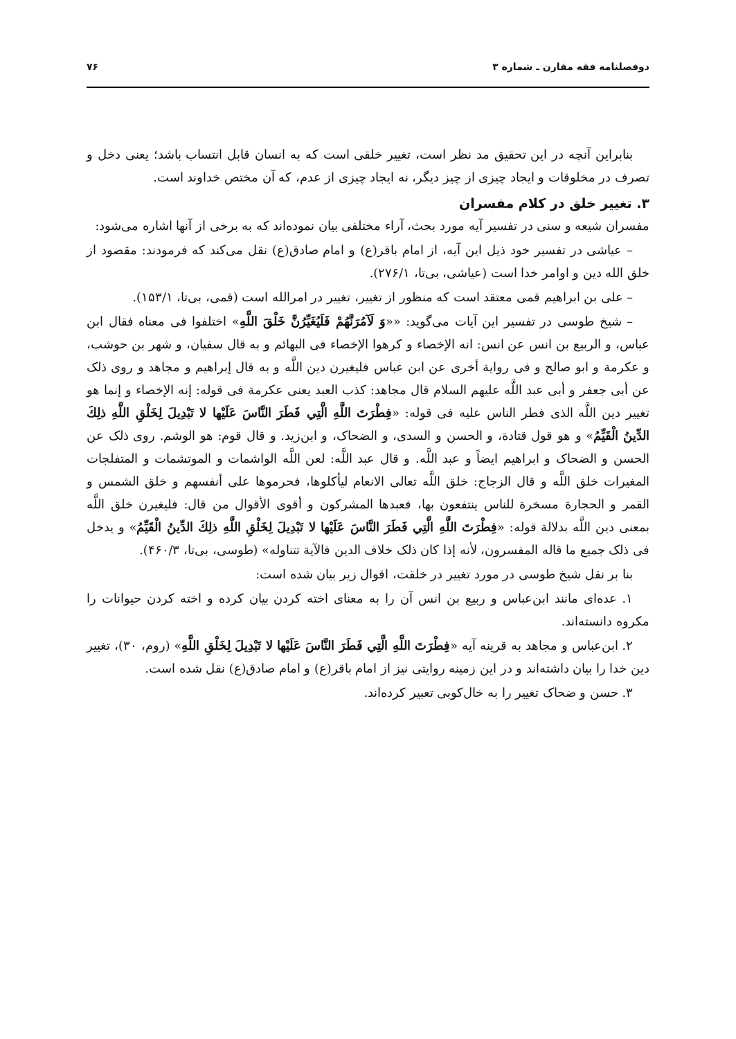دوفصلنامه فقه مقارن ـ شماره ۳ ۷۶
بنابراین آنچه در این تحقیق مد نظر است، تغییر خلقی است که به انسان قابل انتساب باشد؛ یعنی دخل و تصرف در مخلوقات و ایجاد چیزی از چیز دیگر، نه ایجاد چیزی از عدم، که آن مختص خداوند است.
۳. تغییر خلق در کلام مفسران
مفسران شیعه و سنی در تفسیر آیه مورد بحث، آراء مختلفی بیان نموده‌اند که به برخی از آنها اشاره می‌شود:
– عیاشی در تفسیر خود ذیل این آیه، از امام باقر(ع) و امام صادق(ع) نقل می‌کند که فرمودند: مقصود از خلق الله دین و اوامر خدا است (عیاشی، بی‌تا، ۲۷۶/۱).
– علی بن ابراهیم قمی معتقد است که منظور از تغییر، تغییر در امرالله است (قمی، بی‌تا، ۱۵۳/۱).
– شیخ طوسی در تفسیر این آیات می‌گوید: ««وَ لَآمُرَنَّهُمْ فَلَيُغَيِّرُنَّ خَلْقَ اللَّهِ» اختلفوا فی معناه فقال ابن عباس، و الربيع بن انس عن انس: انه الإخصاء و كرهوا الإخصاء فی البهائم و به قال سفيان، و شهر بن حوشب، و عكرمة و ابو صالح و فی رواية أخرى عن ابن عباس فليغيرن دين اللَّه و به قال إبراهيم و مجاهد و روى ذلک عن أبی جعفر و أبی عبد اللَّه عليهم السلام قال مجاهد: كذب العبد يعنى عكرمة فی قوله: إنه الإخصاء و إنما هو تغيير دين اللَّه الذی فطر الناس عليه فی قوله: «فِطْرَتَ اللَّهِ الَّتِي فَطَرَ النَّاسَ عَلَيْها لا تَبْدِيلَ لِخَلْقِ اللَّهِ ذلِكَ الدِّينُ الْقَيِّمُ» و هو قول قتادة، و الحسن و السدی، و الضحاک، و ابن‌زيد. و قال قوم: هو الوشم. روى ذلک عن الحسن و الضحاک و ابراهيم ايضاً و عبد اللَّه. و قال عبد اللَّه: لعن اللَّه الواشمات و الموتشمات و المتفلجات المغيرات خلق اللَّه و قال الزجاج: خلق اللَّه تعالى الانعام ليأكلوها، فحرموها على أنفسهم و خلق الشمس و القمر و الحجارة مسخرة للناس ينتفعون بها، فعبدها المشركون و أقوى الأقوال من قال: فليغيرن خلق اللَّه بمعنى دين اللَّه بدلالة قوله: «فِطْرَتَ اللَّهِ الَّتِي فَطَرَ النَّاسَ عَلَيْها لا تَبْدِيلَ لِخَلْقِ اللَّهِ ذلِكَ الدِّينُ الْقَيِّمُ» و يدخل فی ذلک جميع ما قاله المفسرون، لأنه إذا كان ذلک خلاف الدين فالآية تتناوله» (طوسی، بی‌تا، ۴۶۰/۳).
بنا بر نقل شیخ طوسی در مورد تغییر در خلقت، اقوال زیر بیان شده است:
۱. عده‌ای مانند ابن‌عباس و ربیع بن انس آن را به معنای اخته کردن بیان کرده و اخته کردن حیوانات را مکروه دانسته‌اند.
۲. ابن‌عباس و مجاهد به قرینه آیه «فِطْرَتَ اللَّهِ الَّتِي فَطَرَ النَّاسَ عَلَيْها لا تَبْدِيلَ لِخَلْقِ اللَّهِ» (روم، ۳۰)، تغییر دین خدا را بیان داشته‌اند و در این زمینه روایتی نیز از امام باقر(ع) و امام صادق(ع) نقل شده است.
۳. حسن و ضحاک تغییر را به خال‌کوبی تعبیر کرده‌اند.